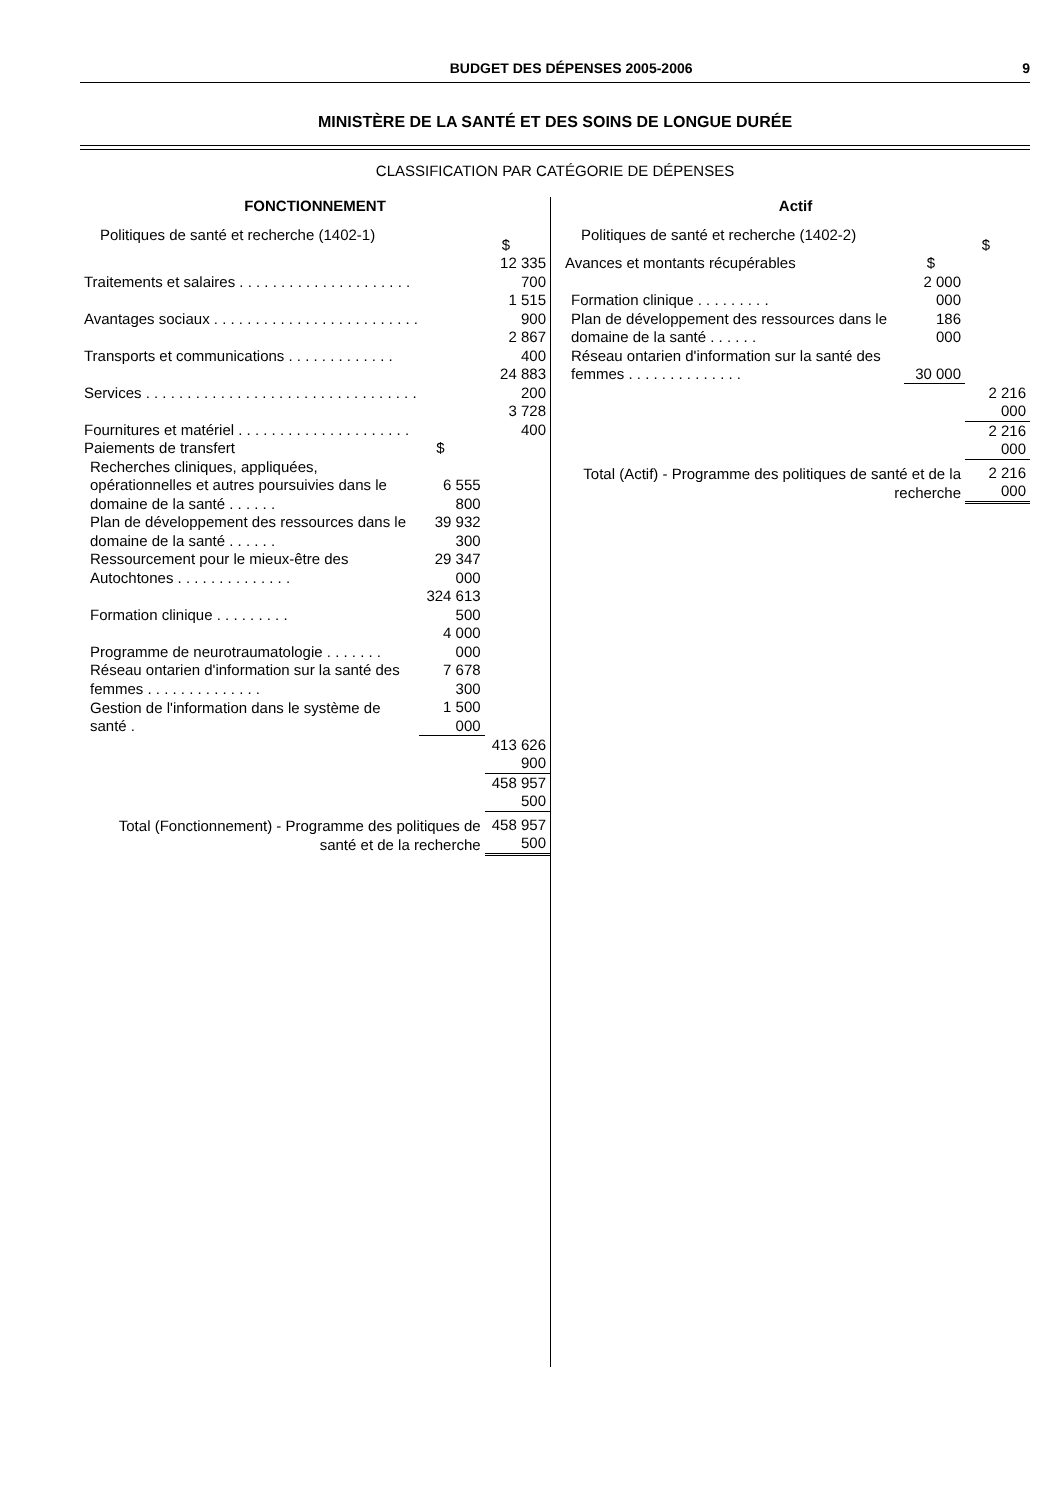BUDGET DES DÉPENSES 2005-2006 9
MINISTÈRE DE LA SANTÉ ET DES SOINS DE LONGUE DURÉE
CLASSIFICATION PAR CATÉGORIE DE DÉPENSES
| FONCTIONNEMENT | | |
| Politiques de santé et recherche (1402-1) | | $ |
| Traitements et salaires . . . . . . . . . . . . . . . . . . . . . | | 12 335 700 |
| Avantages sociaux . . . . . . . . . . . . . . . . . . . . . . . . . | | 1 515 900 |
| Transports et communications . . . . . . . . . . . . . | | 2 867 400 |
| Services . . . . . . . . . . . . . . . . . . . . . . . . . . . . . . . . . | | 24 883 200 |
| Fournitures et matériel . . . . . . . . . . . . . . . . . . . . . | | 3 728 400 |
| Paiements de transfert | $ | |
| Recherches cliniques, appliquées, opérationnelles et autres poursuivies dans le domaine de la santé . . . . . . | 6 555 800 | |
| Plan de développement des ressources dans le domaine de la santé . . . . . . | 39 932 300 | |
| Ressourcement pour le mieux-être des Autochtones . . . . . . . . . . . . . . | 29 347 000 | |
| Formation clinique . . . . . . . . . | 324 613 500 | |
| Programme de neurotraumatologie . . . . . . . | 4 000 000 | |
| Réseau ontarien d'information sur la santé des femmes . . . . . . . . . . . . . . | 7 678 300 | |
| Gestion de l'information dans le système de santé . | 1 500 000 | |
| | | 413 626 900 |
| | | 458 957 500 |
| Total (Fonctionnement) - Programme des politiques de santé et de la recherche | | 458 957 500 |
| Actif | | |
| Politiques de santé et recherche (1402-2) | | $ |
| Avances et montants récupérables | $ | |
| Formation clinique . . . . . . . . . | 2 000 000 | |
| Plan de développement des ressources dans le domaine de la santé . . . . . . | 186 000 | |
| Réseau ontarien d'information sur la santé des femmes . . . . . . . . . . . . . . | 30 000 | |
| | | 2 216 000 |
| | | 2 216 000 |
| Total (Actif) - Programme des politiques de santé et de la recherche | | 2 216 000 |